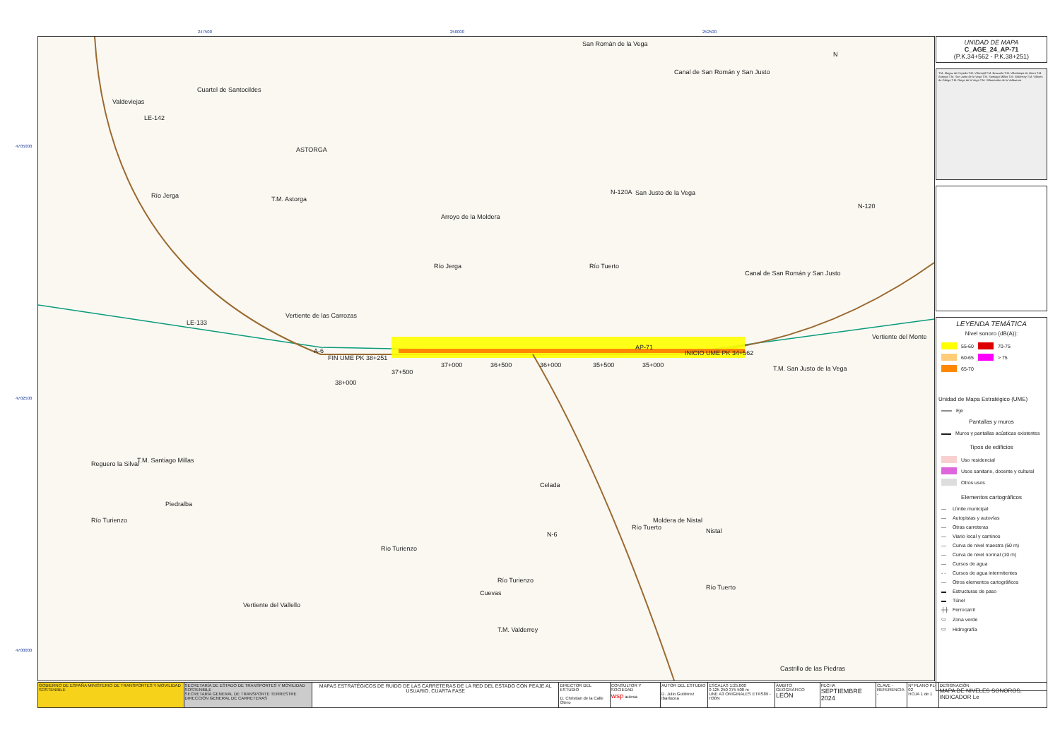247500 250000 252500
N
San Román de la Vega
Valdeviejas
Cuartel de Santocildes
LE-142
ASTORGA
T.M. Astorga
Río Jerga N-120A San Justo de la Vega
N-120
Canal de San Román y San Justo
Arroyo de la Moldera
Río Jerga Río Tuerto
Canal de San Román y San Justo
Vertiente de las Carrozas
LE-133
A-6
FIN UME PK 38+251
38+000
37+500
37+000 36+500 36+000 35+500 35+000
AP-71
INICIO UME PK 34+562
T.M. San Justo de la Vega
Vertiente del Monte
T.M. Santiago Millas
Reguero la Silval
Piedralba
Río Turienzo
Celada
N-6
Río Turienzo
Río Turienzo
Cuevas
Vertiente del Vallello
T.M. Valderrey
Río Tuerto
Moldera de Nistal
Nistal
Río Tuerto
Castrillo de las Piedras
4705000
4702500
4700000
UNIDAD DE MAPA
C_AGE_24_AP-71
(P.K.34+562 - P.K.38+251)
T.M. Magaz de Cepeda T.M. Villamejil T.M. Brazuelo T.M. Villaobispo de Otero T.M. Astorga T.M. San Justo de la Vega T.M. Santiago Millas T.M. Valderrey T.M. Villares de Órbigo T.M. Riego de la Vega T.M. Villamontán de la Valduerna
LEYENDA TEMÁTICA
Nivel sonoro (dB(A)):
| | 55-60 | | 70-75 |
| | 60-65 | | > 75 |
| | 65-70 | | |
Unidad de Mapa Estratégico (UME)
| ═══ | Eje |
Pantallas y muros
| ▬▬ | Muros y pantallas acústicas existentes |
Tipos de edificios
| | Uso residencial |
| | Usos sanitario, docente y cultural |
| | Otros usos |
Elementos cartográficos
| — | Límite municipal |
| — | Autopistas y autovías |
| — | Otras carreteras |
| — | Viario local y caminos |
| — | Curva de nivel maestra (50 m) |
| — | Curva de nivel normal (10 m) |
| — | Cursos de agua |
| - - | Cursos de agua intermitentes |
| — | Otros elementos cartográficos |
| ▬ | Estructuras de paso |
| ▬ | Túnel |
| ┼┼ | Ferrocarril |
| ▭ | Zona verde |
| ▭ | Hidrografía |
| GOBIERNO DE ESPAÑA MINISTERIO DE TRANSPORTES Y MOVILIDAD SOSTENIBLE | SECRETARÍA DE ESTADO DE TRANSPORTES Y MOVILIDAD SOSTENIBLE SECRETARÍA GENERAL DE TRANSPORTE TERRESTRE DIRECCIÓN GENERAL DE CARRETERAS | MAPAS ESTRATÉGICOS DE RUIDO DE LAS CARRETERAS DE LA RED DEL ESTADO CON PEAJE AL USUARIO. CUARTA FASE | DIRECTOR DEL ESTUDIO D. Christian de la Calle Otero | CONSULTOR Y SOCIEDAD wsp aulesa | AUTOR DEL ESTUDIO D. Julio Gutiérrez Ibarlucea | ESCALAS 1:25.000 0 125 250 375 500 m UNE A3 ORIGINALES ETRS89 - H30N | ÁMBITO GEOGRÁFICO LEÓN | FECHA SEPTIEMBRE 2024 | CLAVE - REFERENCIA - | Nº PLANO PL-02 HOJA 1 de 1 | DESIGNACIÓN MAPA DE NIVELES SONOROS. INDICADOR Le |